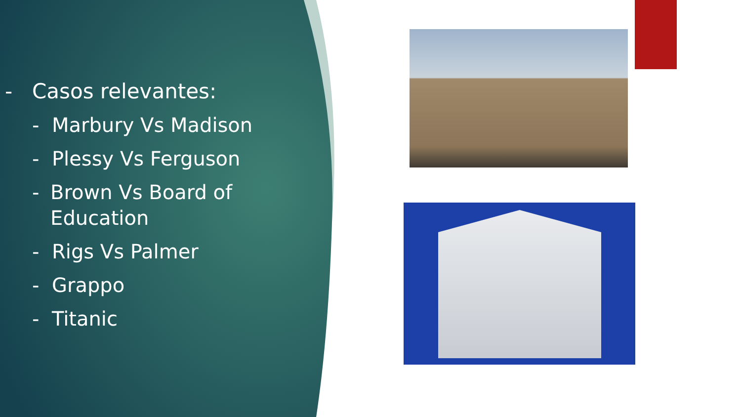- Casos relevantes:
- Marbury Vs Madison
- Plessy Vs Ferguson
- Brown Vs Board of Education
- Rigs Vs Palmer
- Grappo
- Titanic